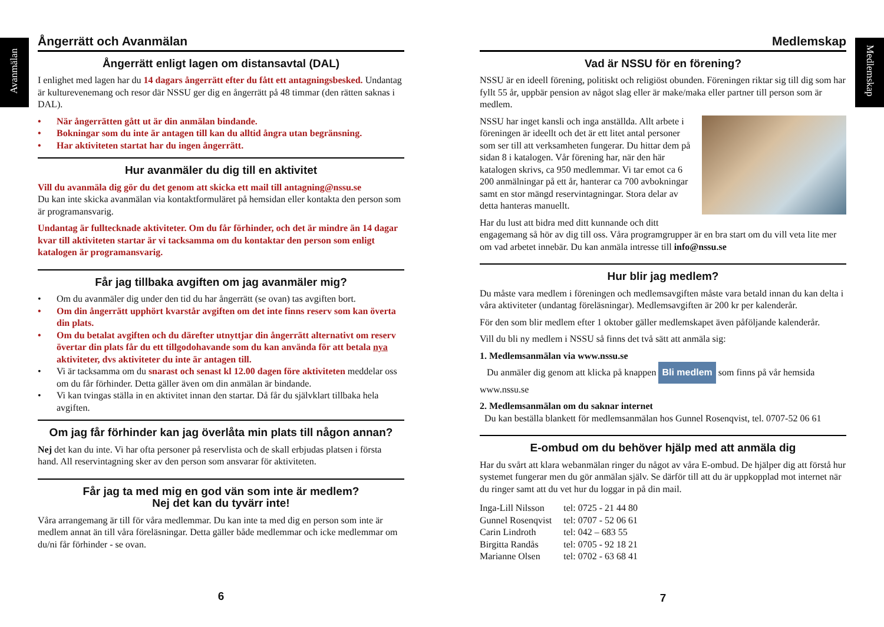Avanmälan
Medlemskap
Ångerrätt och Avanmälan
Ångerrätt enligt lagen om distansavtal (DAL)
I enlighet med lagen har du 14 dagars ångerrätt efter du fått ett antagningsbesked. Undantag är kulturevenemang och resor där NSSU ger dig en ångerrätt på 48 timmar (den rätten saknas i DAL).
• När ångerrätten gått ut är din anmälan bindande.
• Bokningar som du inte är antagen till kan du alltid ångra utan begränsning.
• Har aktiviteten startat har du ingen ångerrätt.
Hur avanmäler du dig till en aktivitet
Vill du avanmäla dig gör du det genom att skicka ett mail till antagning@nssu.se
Du kan inte skicka avanmälan via kontaktformuläret på hemsidan eller kontakta den person som är programansvarig.
Undantag är fulltecknade aktiviteter. Om du får förhinder, och det är mindre än 14 dagar kvar till aktiviteten startar är vi tacksamma om du kontaktar den person som enligt katalogen är programansvarig.
Får jag tillbaka avgiften om jag avanmäler mig?
• Om du avanmäler dig under den tid du har ångerrätt (se ovan) tas avgiften bort.
• Om din ångerrätt upphört kvarstår avgiften om det inte finns reserv som kan överta din plats.
• Om du betalat avgiften och du därefter utnyttjar din ångerrätt alternativt om reserv övertar din plats får du ett tillgodohavande som du kan använda för att betala nya aktiviteter, dvs aktiviteter du inte är antagen till.
• Vi är tacksamma om du snarast och senast kl 12.00 dagen före aktiviteten meddelar oss om du får förhinder. Detta gäller även om din anmälan är bindande.
• Vi kan tvingas ställa in en aktivitet innan den startar. Då får du självklart tillbaka hela avgiften.
Om jag får förhinder kan jag överlåta min plats till någon annan?
Nej det kan du inte. Vi har ofta personer på reservlista och de skall erbjudas platsen i första hand. All reservintagning sker av den person som ansvarar för aktiviteten.
Får jag ta med mig en god vän som inte är medlem?
Nej det kan du tyvärr inte!
Våra arrangemang är till för våra medlemmar. Du kan inte ta med dig en person som inte är medlem annat än till våra föreläsningar. Detta gäller både medlemmar och icke medlemmar om du/ni får förhinder - se ovan.
6
Medlemskap
Vad är NSSU för en förening?
NSSU är en ideell förening, politiskt och religiöst obunden. Föreningen riktar sig till dig som har fyllt 55 år, uppbär pension av något slag eller är make/maka eller partner till person som är medlem.
NSSU har inget kansli och inga anställda. Allt arbete i föreningen är ideellt och det är ett litet antal personer som ser till att verksamheten fungerar. Du hittar dem på sidan 8 i katalogen. Vår förening har, när den här katalogen skrivs, ca 950 medlemmar. Vi tar emot ca 6 200 anmälningar på ett år, hanterar ca 700 avbokningar samt en stor mängd reservintagningar. Stora delar av detta hanteras manuellt.
Har du lust att bidra med ditt kunnande och ditt engagemang så hör av dig till oss. Våra programgrupper är en bra start om du vill veta lite mer om vad arbetet innebär. Du kan anmäla intresse till info@nssu.se
Hur blir jag medlem?
Du måste vara medlem i föreningen och medlemsavgiften måste vara betald innan du kan delta i våra aktiviteter (undantag föreläsningar). Medlemsavgiften är 200 kr per kalenderår.
För den som blir medlem efter 1 oktober gäller medlemskapet även påföljande kalenderår.
Vill du bli ny medlem i NSSU så finns det två sätt att anmäla sig:
1. Medlemsanmälan via www.nssu.se
Du anmäler dig genom att klicka på knappen Bli medlem som finns på vår hemsida www.nssu.se
2. Medlemsanmälan om du saknar internet
Du kan beställa blankett för medlemsanmälan hos Gunnel Rosenqvist, tel. 0707-52 06 61
E-ombud om du behöver hjälp med att anmäla dig
Har du svårt att klara webanmälan ringer du något av våra E-ombud. De hjälper dig att förstå hur systemet fungerar men du gör anmälan själv. Se därför till att du är uppkopplad mot internet när du ringer samt att du vet hur du loggar in på din mail.
| Inga-Lill Nilsson | tel: 0725 - 21 44 80 |
| Gunnel Rosenqvist | tel: 0707 - 52 06 61 |
| Carin Lindroth | tel: 042 – 683 55 |
| Birgitta Randås | tel: 0705 - 92 18 21 |
| Marianne Olsen | tel: 0702 - 63 68 41 |
7